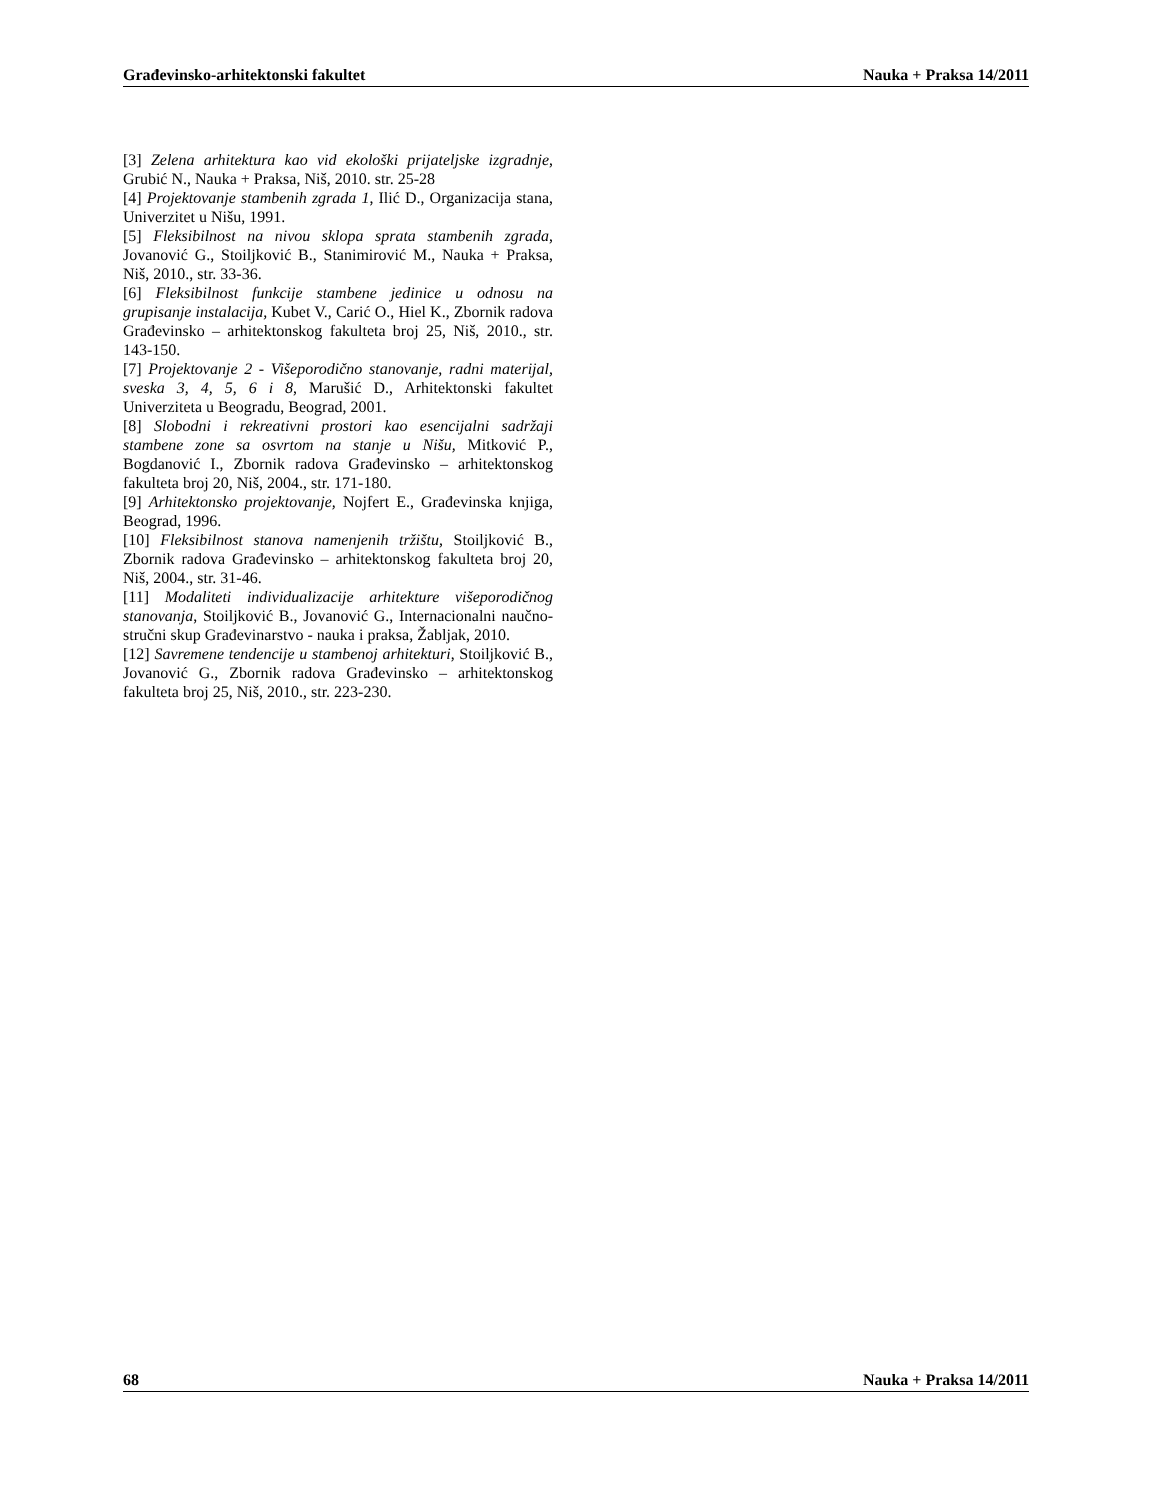Građevinsko-arhitektonski fakultet Nauka + Praksa 14/2011
[3] Zelena arhitektura kao vid ekološki prijateljske izgradnje, Grubić N., Nauka + Praksa, Niš, 2010. str. 25-28
[4] Projektovanje stambenih zgrada 1, Ilić D., Organizacija stana, Univerzitet u Nišu, 1991.
[5] Fleksibilnost na nivou sklopa sprata stambenih zgrada, Jovanović G., Stoiljković B., Stanimirović M., Nauka + Praksa, Niš, 2010., str. 33-36.
[6] Fleksibilnost funkcije stambene jedinice u odnosu na grupisanje instalacija, Kubet V., Carić O., Hiel K., Zbornik radova Građevinsko – arhitektonskog fakulteta broj 25, Niš, 2010., str. 143-150.
[7] Projektovanje 2 - Višeporodično stanovanje, radni materijal, sveska 3, 4, 5, 6 i 8, Marušić D., Arhitektonski fakultet Univerziteta u Beogradu, Beograd, 2001.
[8] Slobodni i rekreativni prostori kao esencijalni sadržaji stambene zone sa osvrtom na stanje u Nišu, Mitković P., Bogdanović I., Zbornik radova Građevinsko – arhitektonskog fakulteta broj 20, Niš, 2004., str. 171-180.
[9] Arhitektonsko projektovanje, Nojfert E., Građevinska knjiga, Beograd, 1996.
[10] Fleksibilnost stanova namenjenih tržištu, Stoiljković B., Zbornik radova Građevinsko – arhitektonskog fakulteta broj 20, Niš, 2004., str. 31-46.
[11] Modaliteti individualizacije arhitekture višeporodičnog stanovanja, Stoiljković B., Jovanović G., Internacionalni naučno-stručni skup Građevinarstvo - nauka i praksa, Žabljak, 2010.
[12] Savremene tendencije u stambenoj arhitekturi, Stoiljković B., Jovanović G., Zbornik radova Građevinsko – arhitektonskog fakulteta broj 25, Niš, 2010., str. 223-230.
68 Nauka + Praksa 14/2011